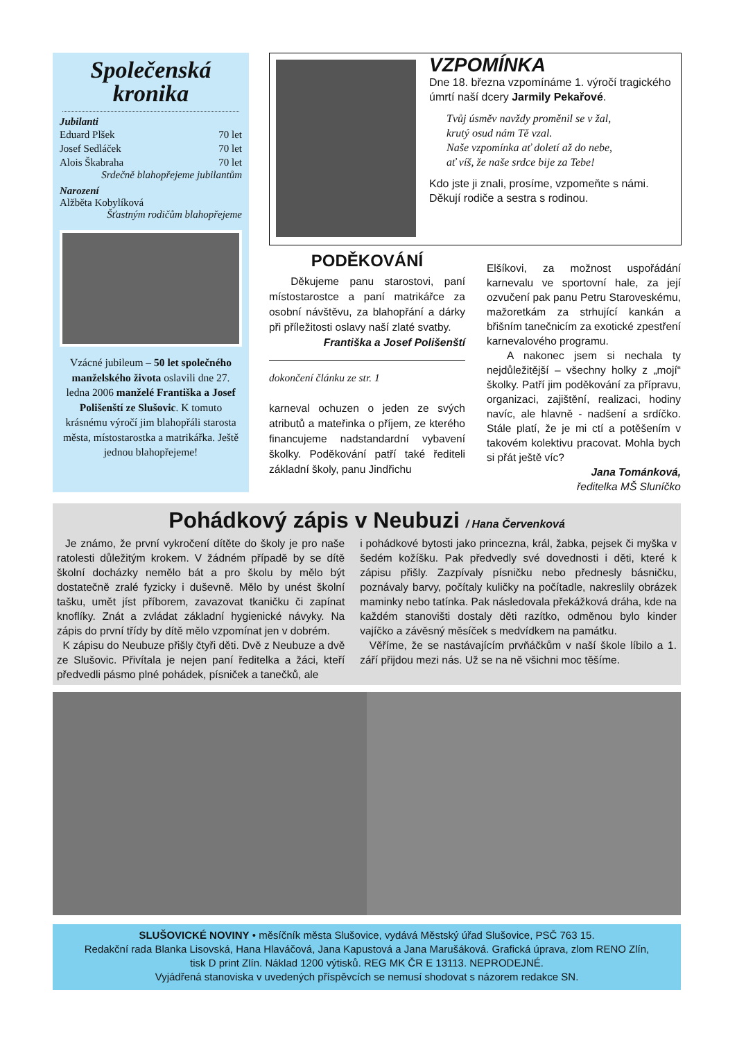Společenská
kronika
Jubilanti
Eduard Plšek 70 let
Josef Sedláček 70 let
Alois Škabraha 70 let
Srdečně blahopřejeme jubilantům
Narození
Alžběta Kobylíková
Šťastným rodičům blahopřejeme
Vzácné jubileum – 50 let společného manželského života oslavili dne 27. ledna 2006 manželé Františka a Josef Polišenští ze Slušovic. K tomuto krásnému výročí jim blahopřáli starosta města, místostarostka a matrikářka. Ještě jednou blahopřejeme!
VZPOMÍNKA
Dne 18. března vzpomínáme 1. výročí tragického úmrtí naší dcery Jarmily Pekařové.
Tvůj úsměv navždy proměnil se v žal,
krutý osud nám Tě vzal.
Naše vzpomínka ať doletí až do nebe,
ať víš, že naše srdce bije za Tebe!
Kdo jste ji znali, prosíme, vzpomeňte s námi. Děkují rodiče a sestra s rodinou.
PODĚKOVÁNÍ
Děkujeme panu starostovi, paní místostarostce a paní matrikářce za osobní návštěvu, za blahopřání a dárky při příležitosti oslavy naší zlaté svatby.
Františka a Josef Polišenští
dokončení článku ze str. 1
karneval ochuzen o jeden ze svých atributů a mateřinka o příjem, ze kterého financujeme nadstandardní vybavení školky. Poděkování patří také řediteli základní školy, panu Jindřichu
Elšíkovi, za možnost uspořádání karnevalu ve sportovní hale, za její ozvučení pak panu Petru Staroveskému, mažoretkám za strhující kankán a břišním tanečnicím za exotické zpestření karnevalového programu.
A nakonec jsem si nechala ty nejdůležitější – všechny holky z „mojí“ školky. Patří jim poděkování za přípravu, organizaci, zajištění, realizaci, hodiny navíc, ale hlavně - nadšení a srdíčko. Stále platí, že je mi ctí a potěšením v takovém kolektivu pracovat. Mohla bych si přát ještě víc?
Jana Tománková,
ředitelka MŠ Sluníčko
Pohádkový zápis v Neubuzi / Hana Červenková
Je známo, že první vykročení dítěte do školy je pro naše ratolesti důležitým krokem. V žádném případě by se dítě školní docházky nemělo bát a pro školu by mělo být dostatečně zralé fyzicky i duševně. Mělo by unést školní tašku, umět jíst příborem, zavazovat tkaničku či zapínat knoflíky. Znát a zvládat základní hygienické návyky. Na zápis do první třídy by dítě mělo vzpomínat jen v dobrém.
K zápisu do Neubuze přišly čtyři děti. Dvě z Neubuze a dvě ze Slušovic. Přivítala je nejen paní ředitelka a žáci, kteří předvedli pásmo plné pohádek, písniček a tanečků, ale
i pohádkové bytosti jako princezna, král, žabka, pejsek či myška v šedém kožíšku. Pak předvedly své dovednosti i děti, které k zápisu přišly. Zazpívaly písničku nebo přednesly básničku, poznávaly barvy, počítaly kuličky na počítadle, nakreslily obrázek maminky nebo tatínka. Pak následovala překážková dráha, kde na každém stanovišti dostaly děti razítko, odměnou bylo kinder vajíčko a závěsný měsíček s medvídkem na památku.
Věříme, že se nastávajícím prvňáčkům v naší škole líbilo a 1. září přijdou mezi nás. Už se na ně všichni moc těšíme.
SLUŠOVICKÉ NOVINY • měsíčník města Slušovice, vydává Městský úřad Slušovice, PSČ 763 15.
Redakční rada Blanka Lisovská, Hana Hlaváčová, Jana Kapustová a Jana Marušáková. Grafická úprava, zlom RENO Zlín,
tisk D print Zlín. Náklad 1200 výtisků. REG MK ČR E 13113. NEPRODEJNÉ.
Vyjádřená stanoviska v uvedených příspěvcích se nemusí shodovat s názorem redakce SN.